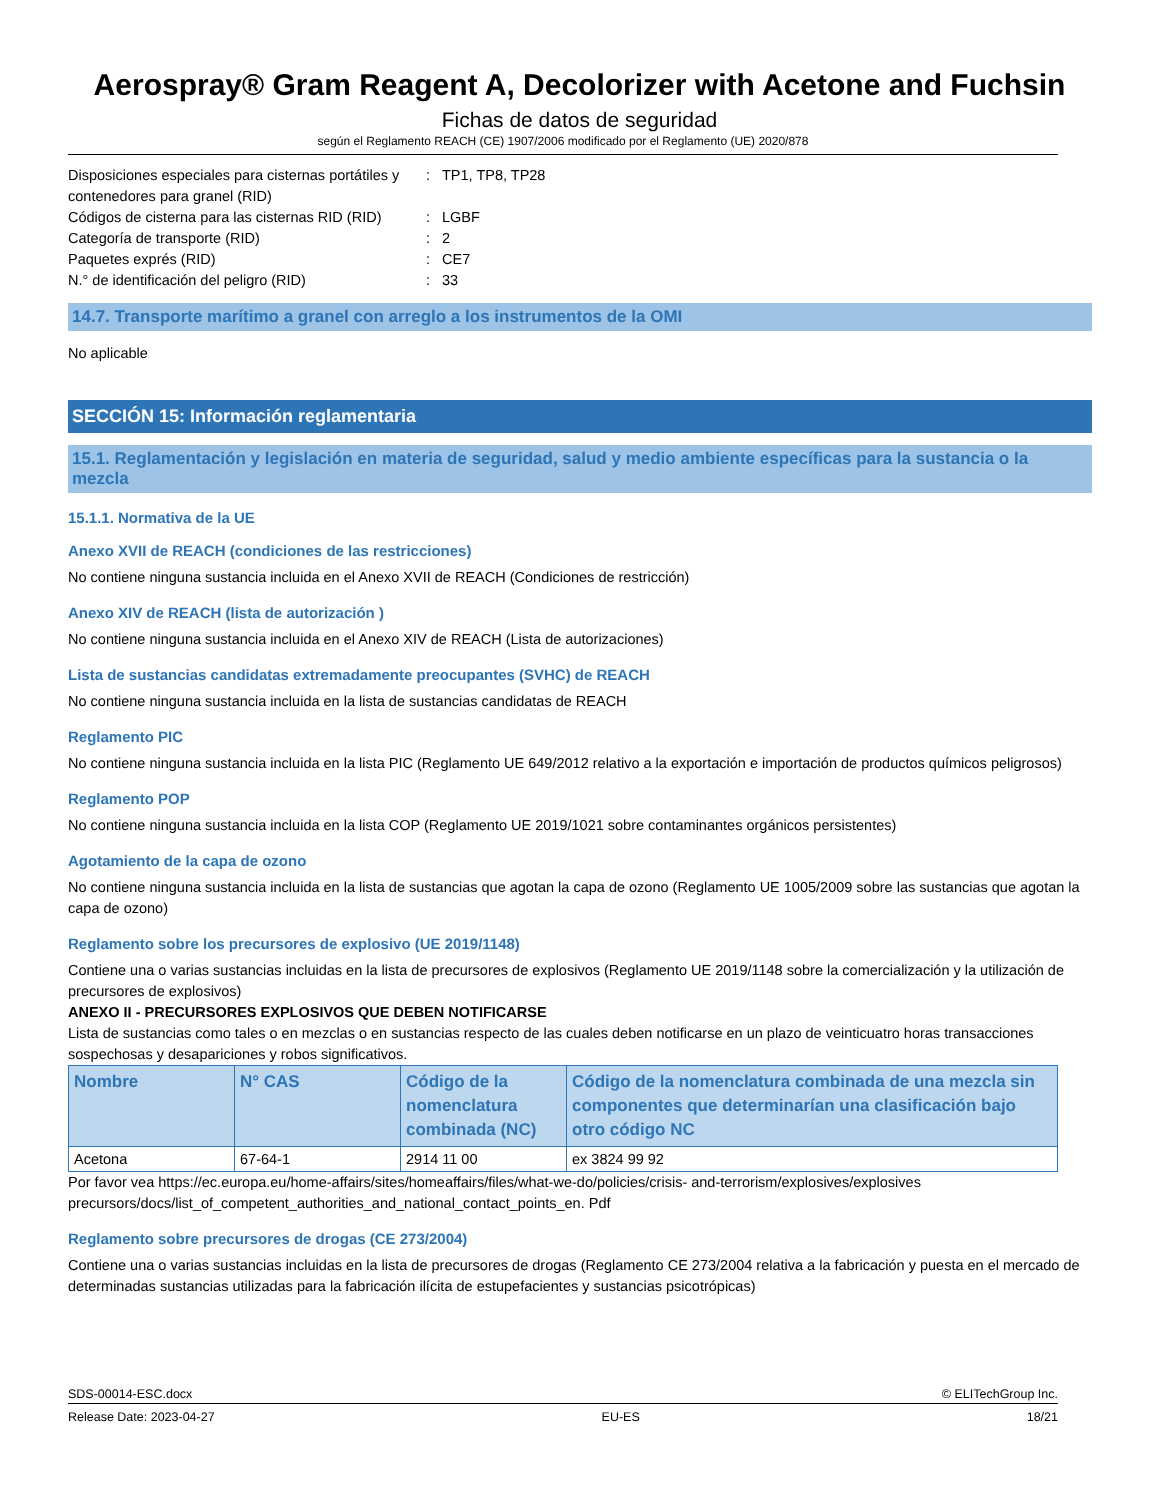Aerospray® Gram Reagent A, Decolorizer with Acetone and Fuchsin
Fichas de datos de seguridad
según el Reglamento REACH (CE) 1907/2006 modificado por el Reglamento (UE) 2020/878
| Disposiciones especiales para cisternas portátiles y contenedores para granel (RID) | : | TP1, TP8, TP28 |
| Códigos de cisterna para las cisternas RID (RID) | : | LGBF |
| Categoría de transporte (RID) | : | 2 |
| Paquetes exprés (RID) | : | CE7 |
| N.° de identificación del peligro (RID) | : | 33 |
14.7. Transporte marítimo a granel con arreglo a los instrumentos de la OMI
No aplicable
SECCIÓN 15: Información reglamentaria
15.1. Reglamentación y legislación en materia de seguridad, salud y medio ambiente específicas para la sustancia o la mezcla
15.1.1. Normativa de la UE
Anexo XVII de REACH (condiciones de las restricciones)
No contiene ninguna sustancia incluida en el Anexo XVII de REACH (Condiciones de restricción)
Anexo XIV de REACH (lista de autorización )
No contiene ninguna sustancia incluida en el Anexo XIV de REACH (Lista de autorizaciones)
Lista de sustancias candidatas extremadamente preocupantes (SVHC) de REACH
No contiene ninguna sustancia incluida en la lista de sustancias candidatas de REACH
Reglamento PIC
No contiene ninguna sustancia incluida en la lista PIC (Reglamento UE 649/2012 relativo a la exportación e importación de productos químicos peligrosos)
Reglamento POP
No contiene ninguna sustancia incluida en la lista COP (Reglamento UE 2019/1021 sobre contaminantes orgánicos persistentes)
Agotamiento de la capa de ozono
No contiene ninguna sustancia incluida en la lista de sustancias que agotan la capa de ozono (Reglamento UE 1005/2009 sobre las sustancias que agotan la capa de ozono)
Reglamento sobre los precursores de explosivo (UE 2019/1148)
Contiene una o varias sustancias incluidas en la lista de precursores de explosivos (Reglamento UE 2019/1148 sobre la comercialización y la utilización de precursores de explosivos)
ANEXO II - PRECURSORES EXPLOSIVOS QUE DEBEN NOTIFICARSE
Lista de sustancias como tales o en mezclas o en sustancias respecto de las cuales deben notificarse en un plazo de veinticuatro horas transacciones sospechosas y desapariciones y robos significativos.
| Nombre | N° CAS | Código de la nomenclatura combinada (NC) | Código de la nomenclatura combinada de una mezcla sin componentes que determinarían una clasificación bajo otro código NC |
| --- | --- | --- | --- |
| Acetona | 67-64-1 | 2914 11 00 | ex 3824 99 92 |
Por favor vea https://ec.europa.eu/home-affairs/sites/homeaffairs/files/what-we-do/policies/crisis- and-terrorism/explosives/explosives precursors/docs/list_of_competent_authorities_and_national_contact_points_en. Pdf
Reglamento sobre precursores de drogas (CE 273/2004)
Contiene una o varias sustancias incluidas en la lista de precursores de drogas (Reglamento CE 273/2004 relativa a la fabricación y puesta en el mercado de determinadas sustancias utilizadas para la fabricación ilícita de estupefacientes y sustancias psicotrópicas)
SDS-00014-ESC.docx © ELITechGroup Inc.
Release Date: 2023-04-27 EU-ES 18/21